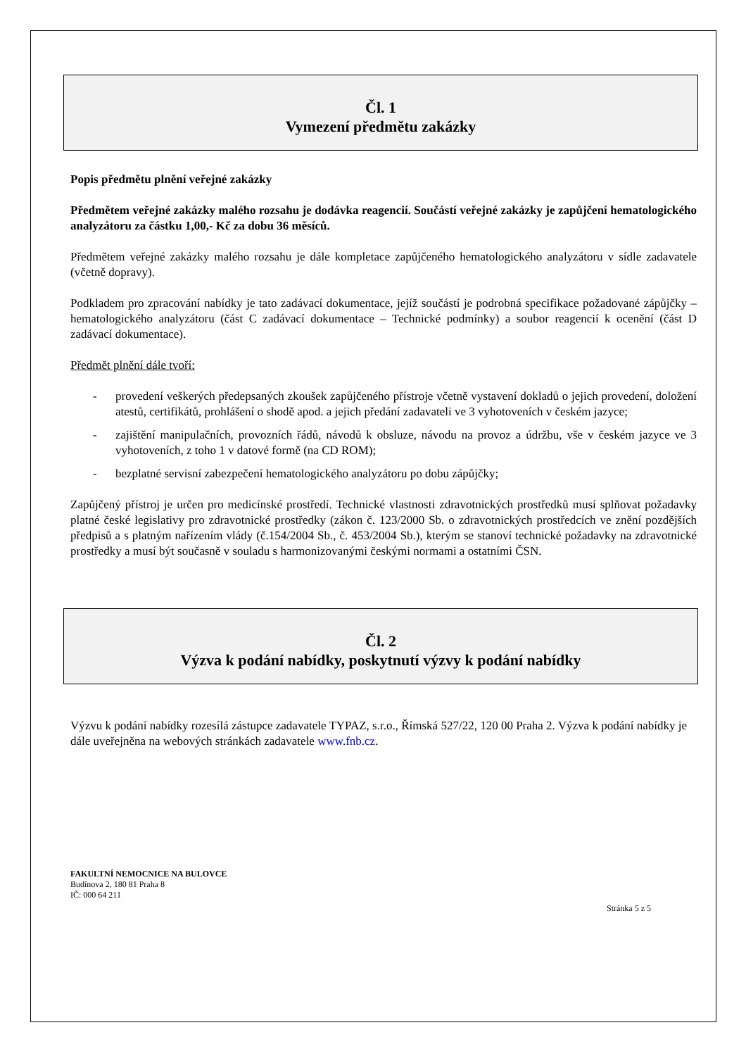Čl. 1
Vymezení předmětu zakázky
Popis předmětu plnění veřejné zakázky
Předmětem veřejné zakázky malého rozsahu je dodávka reagencií. Součástí veřejné zakázky je zapůjčení hematologického analyzátoru za částku 1,00,- Kč za dobu 36 měsíců.
Předmětem veřejné zakázky malého rozsahu je dále kompletace zapůjčeného hematologického analyzátoru v sídle zadavatele (včetně dopravy).
Podkladem pro zpracování nabídky je tato zadávací dokumentace, jejíž součástí je podrobná specifikace požadované zápůjčky – hematologického analyzátoru (část C zadávací dokumentace – Technické podmínky) a soubor reagencií k ocenění (část D zadávací dokumentace).
Předmět plnění dále tvoří:
- provedení veškerých předepsaných zkoušek zapůjčeného přístroje včetně vystavení dokladů o jejich provedení, doložení atestů, certifikátů, prohlášení o shodě apod. a jejich předání zadavateli ve 3 vyhotoveních v českém jazyce;
- zajištění manipulačních, provozních řádů, návodů k obsluze, návodu na provoz a údržbu, vše v českém jazyce ve 3 vyhotoveních, z toho 1 v datové formě (na CD ROM);
- bezplatné servisní zabezpečení hematologického analyzátoru po dobu zápůjčky;
Zapůjčený přístroj je určen pro medicínské prostředí. Technické vlastnosti zdravotnických prostředků musí splňovat požadavky platné české legislativy pro zdravotnické prostředky (zákon č. 123/2000 Sb. o zdravotnických prostředcích ve znění pozdějších předpisů a s platným nařízením vlády (č.154/2004 Sb., č. 453/2004 Sb.), kterým se stanoví technické požadavky na zdravotnické prostředky a musí být současně v souladu s harmonizovanými českými normami a ostatními ČSN.
Čl. 2
Výzva k podání nabídky, poskytnutí výzvy k podání nabídky
Výzvu k podání nabídky rozesílá zástupce zadavatele TYPAZ, s.r.o., Římská 527/22, 120 00 Praha 2. Výzva k podání nabídky je dále uveřejněna na webových stránkách zadavatele www.fnb.cz.
FAKULTNÍ NEMOCNICE NA BULOVCE
Budínova 2, 180 81 Praha 8
IČ: 000 64 211
Stránka 5 z 5